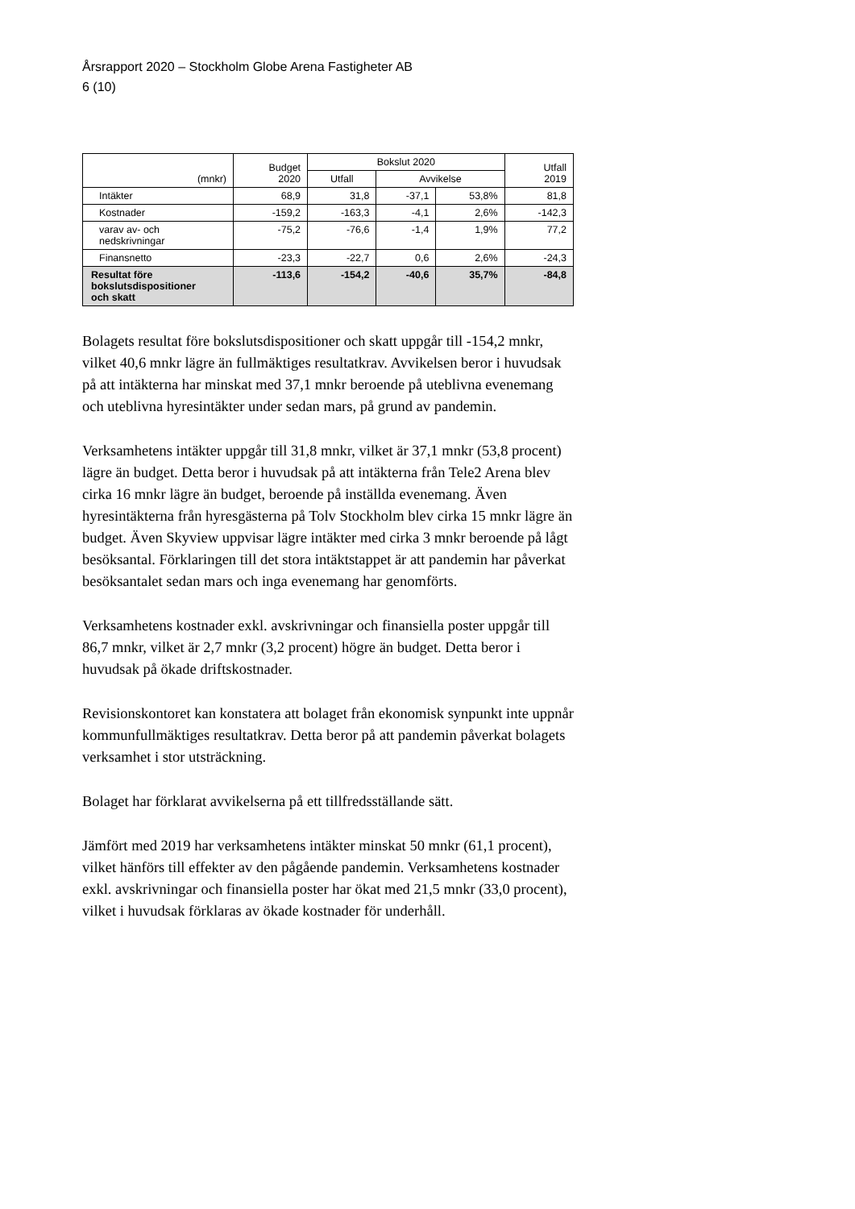Årsrapport 2020 – Stockholm Globe Arena Fastigheter AB
6 (10)
| (mnkr) | Budget 2020 | Bokslut 2020 | | | Utfall 2019 |
| --- | --- | --- | --- | --- | --- |
| | | Utfall | Avvikelse | | |
| Intäkter | 68,9 | 31,8 | -37,1 | 53,8% | 81,8 |
| Kostnader | -159,2 | -163,3 | -4,1 | 2,6% | -142,3 |
| varav av- och nedskrivningar | -75,2 | -76,6 | -1,4 | 1,9% | 77,2 |
| Finansnetto | -23,3 | -22,7 | 0,6 | 2,6% | -24,3 |
| Resultat före bokslutsdispositioner och skatt | -113,6 | -154,2 | -40,6 | 35,7% | -84,8 |
Bolagets resultat före bokslutsdispositioner och skatt uppgår till -154,2 mnkr, vilket 40,6 mnkr lägre än fullmäktiges resultatkrav. Avvikelsen beror i huvudsak på att intäkterna har minskat med 37,1 mnkr beroende på uteblivna evenemang och uteblivna hyresintäkter under sedan mars, på grund av pandemin.
Verksamhetens intäkter uppgår till 31,8 mnkr, vilket är 37,1 mnkr (53,8 procent) lägre än budget. Detta beror i huvudsak på att intäkterna från Tele2 Arena blev cirka 16 mnkr lägre än budget, beroende på inställda evenemang. Även hyresintäkterna från hyresgästerna på Tolv Stockholm blev cirka 15 mnkr lägre än budget. Även Skyview uppvisar lägre intäkter med cirka 3 mnkr beroende på lågt besöksantal. Förklaringen till det stora intäktstappet är att pandemin har påverkat besöksantalet sedan mars och inga evenemang har genomförts.
Verksamhetens kostnader exkl. avskrivningar och finansiella poster uppgår till 86,7 mnkr, vilket är 2,7 mnkr (3,2 procent) högre än budget. Detta beror i huvudsak på ökade driftskostnader.
Revisionskontoret kan konstatera att bolaget från ekonomisk synpunkt inte uppnår kommunfullmäktiges resultatkrav. Detta beror på att pandemin påverkat bolagets verksamhet i stor utsträckning.
Bolaget har förklarat avvikelserna på ett tillfredsställande sätt.
Jämfört med 2019 har verksamhetens intäkter minskat 50 mnkr (61,1 procent), vilket hänförs till effekter av den pågående pandemin. Verksamhetens kostnader exkl. avskrivningar och finansiella poster har ökat med 21,5 mnkr (33,0 procent), vilket i huvudsak förklaras av ökade kostnader för underhåll.